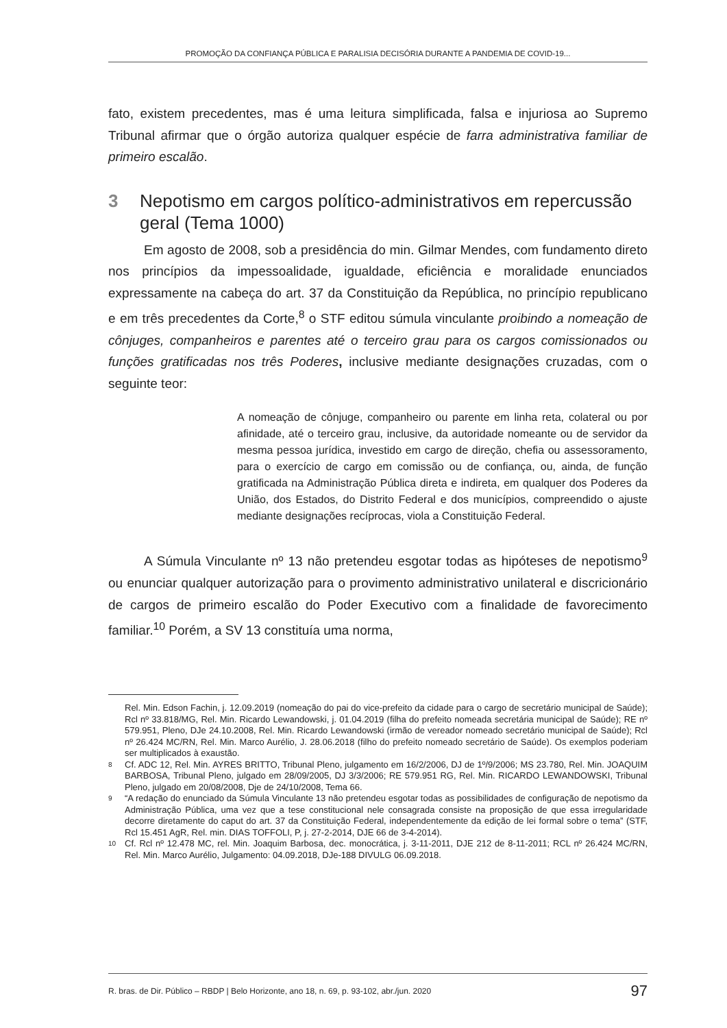PROMOÇÃO DA CONFIANÇA PÚBLICA E PARALISIA DECISÓRIA DURANTE A PANDEMIA DE COVID-19...
fato, existem precedentes, mas é uma leitura simplificada, falsa e injuriosa ao Supremo Tribunal afirmar que o órgão autoriza qualquer espécie de farra administrativa familiar de primeiro escalão.
3 Nepotismo em cargos político-administrativos em repercussão geral (Tema 1000)
Em agosto de 2008, sob a presidência do min. Gilmar Mendes, com fundamento direto nos princípios da impessoalidade, igualdade, eficiência e moralidade enunciados expressamente na cabeça do art. 37 da Constituição da República, no princípio republicano e em três precedentes da Corte,<sup>8</sup> o STF editou súmula vinculante proibindo a nomeação de cônjuges, companheiros e parentes até o terceiro grau para os cargos comissionados ou funções gratificadas nos três Poderes, inclusive mediante designações cruzadas, com o seguinte teor:
A nomeação de cônjuge, companheiro ou parente em linha reta, colateral ou por afinidade, até o terceiro grau, inclusive, da autoridade nomeante ou de servidor da mesma pessoa jurídica, investido em cargo de direção, chefia ou assessoramento, para o exercício de cargo em comissão ou de confiança, ou, ainda, de função gratificada na Administração Pública direta e indireta, em qualquer dos Poderes da União, dos Estados, do Distrito Federal e dos municípios, compreendido o ajuste mediante designações recíprocas, viola a Constituição Federal.
A Súmula Vinculante nº 13 não pretendeu esgotar todas as hipóteses de nepotismo<sup>9</sup> ou enunciar qualquer autorização para o provimento administrativo unilateral e discricionário de cargos de primeiro escalão do Poder Executivo com a finalidade de favorecimento familiar.<sup>10</sup> Porém, a SV 13 constituía uma norma,
Rel. Min. Edson Fachin, j. 12.09.2019 (nomeação do pai do vice-prefeito da cidade para o cargo de secretário municipal de Saúde); Rcl nº 33.818/MG, Rel. Min. Ricardo Lewandowski, j. 01.04.2019 (filha do prefeito nomeada secretária municipal de Saúde); RE nº 579.951, Pleno, DJe 24.10.2008, Rel. Min. Ricardo Lewandowski (irmão de vereador nomeado secretário municipal de Saúde); Rcl nº 26.424 MC/RN, Rel. Min. Marco Aurélio, J. 28.06.2018 (filho do prefeito nomeado secretário de Saúde). Os exemplos poderiam ser multiplicados à exaustão.
8 Cf. ADC 12, Rel. Min. AYRES BRITTO, Tribunal Pleno, julgamento em 16/2/2006, DJ de 1º/9/2006; MS 23.780, Rel. Min. JOAQUIM BARBOSA, Tribunal Pleno, julgado em 28/09/2005, DJ 3/3/2006; RE 579.951 RG, Rel. Min. RICARDO LEWANDOWSKI, Tribunal Pleno, julgado em 20/08/2008, Dje de 24/10/2008, Tema 66.
9 “A redação do enunciado da Súmula Vinculante 13 não pretendeu esgotar todas as possibilidades de configuração de nepotismo da Administração Pública, uma vez que a tese constitucional nele consagrada consiste na proposição de que essa irregularidade decorre diretamente do caput do art. 37 da Constituição Federal, independentemente da edição de lei formal sobre o tema” (STF, Rcl 15.451 AgR, Rel. min. DIAS TOFFOLI, P, j. 27-2-2014, DJE 66 de 3-4-2014).
10 Cf. Rcl nº 12.478 MC, rel. Min. Joaquim Barbosa, dec. monocrática, j. 3-11-2011, DJE 212 de 8-11-2011; RCL nº 26.424 MC/RN, Rel. Min. Marco Aurélio, Julgamento: 04.09.2018, DJe-188 DIVULG 06.09.2018.
R. bras. de Dir. Público – RBDP | Belo Horizonte, ano 18, n. 69, p. 93-102, abr./jun. 2020 97